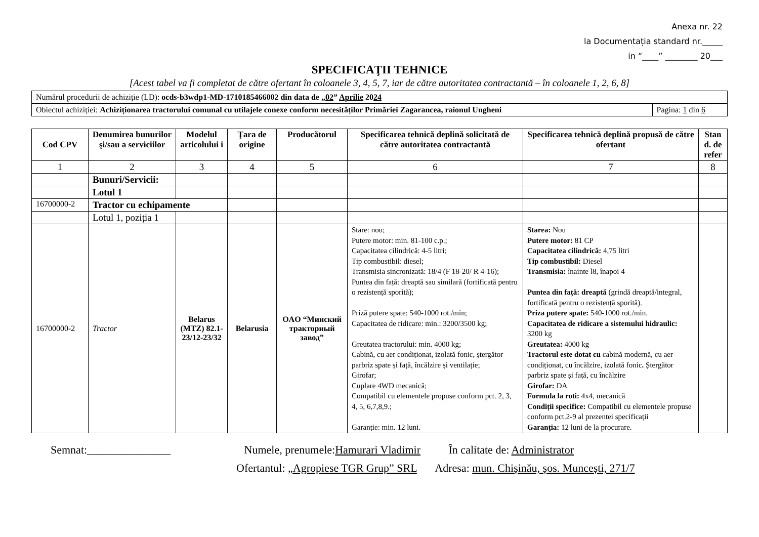Anexa nr. 22
la Documentația standard nr._____
in “____” ________ 20___
SPECIFICAŢII TEHNICE
[Acest tabel va fi completat de către ofertant în coloanele 3, 4, 5, 7, iar de către autoritatea contractantă – în coloanele 1, 2, 6, 8]
| Numărul procedurii de achiziție (LD): ocds-b3wdp1-MD-1710185466002 din data de „ 02 ” Aprilie 20 24 | |
| Obiectul achiziției: Achiziționarea tractorului comunal cu utilajele conexe conform necesităților Primăriei Zagarancea, raionul Ungheni | Pagina: 1 din 6 |
| Cod CPV | Denumirea bunurilor şi/sau a serviciilor | Modelul articolului i | Ţara de origine | Producătorul | Specificarea tehnică deplină solicitată de către autoritatea contractantă | Specificarea tehnică deplină propusă de către ofertant | Stan d. de refer |
| --- | --- | --- | --- | --- | --- | --- | --- |
| 1 | 2 | 3 | 4 | 5 | 6 | 7 | 8 |
| | Bunuri/Servicii: | | | | | | |
| | Lotul 1 | | | | | | |
| 16700000-2 | Tractor cu echipamente | | | | | | |
| | Lotul 1, poziția 1 | | | | | | |
| 16700000-2 | Tractor | Belarus (MTZ) 82.1-23/12-23/32 | Belarusia | OAO “Минский тракторный завод” | Stare: nou; Putere motor: min. 81-100 c.p.; Capacitatea cilindrică: 4-5 litri; Tip combustibil: diesel; Transmisia sincronizată: 18/4 (F 18-20/ R 4-16); Puntea din față: dreaptă sau similară (fortificată pentru o rezistență sporită); Priză putere spate: 540-1000 rot./min; Capacitatea de ridicare: min.: 3200/3500 kg; Greutatea tractorului: min. 4000 kg; Cabină, cu aer condiționat, izolată fonic, ștergător parbriz spate și față, încălzire și ventilație; Girofar; Cuplare 4WD mecanică; Compatibil cu elementele propuse conform pct. 2, 3, 4, 5, 6,7,8,9.; Garanție: min. 12 luni. | Starea: Nou Putere motor: 81 CP Capacitatea cilindrică: 4,75 litri Tip combustibil: Diesel Transmisia: înainte l8, înapoi 4 Puntea din față: dreaptă (grindă dreaptă/integral, fortificată pentru o rezistență sporită). Priza putere spate: 540-1000 rot./min. Capacitatea de ridicare a sistemului hidraulic: 3200 kg Greutatea: 4000 kg Tractorul este dotat cu cabină modernă, cu aer condiționat, cu încălzire, izolată fonic . Ștergător parbriz spate și față, cu încălzire Girofar: DA Formula la roti: 4x4, mecanică Condiții specifice: Compatibil cu elementele propuse conform pct.2-9 al prezentei specificații Garanția: 12 luni de la procurare. | |
Semnat:_______________ Numele, prenumele:Hamurari Vladimir În calitate de: Administrator
Ofertantul: „Agropiese TGR Grup” SRL Adresa: mun. Chișinău, șos. Muncești, 271/7